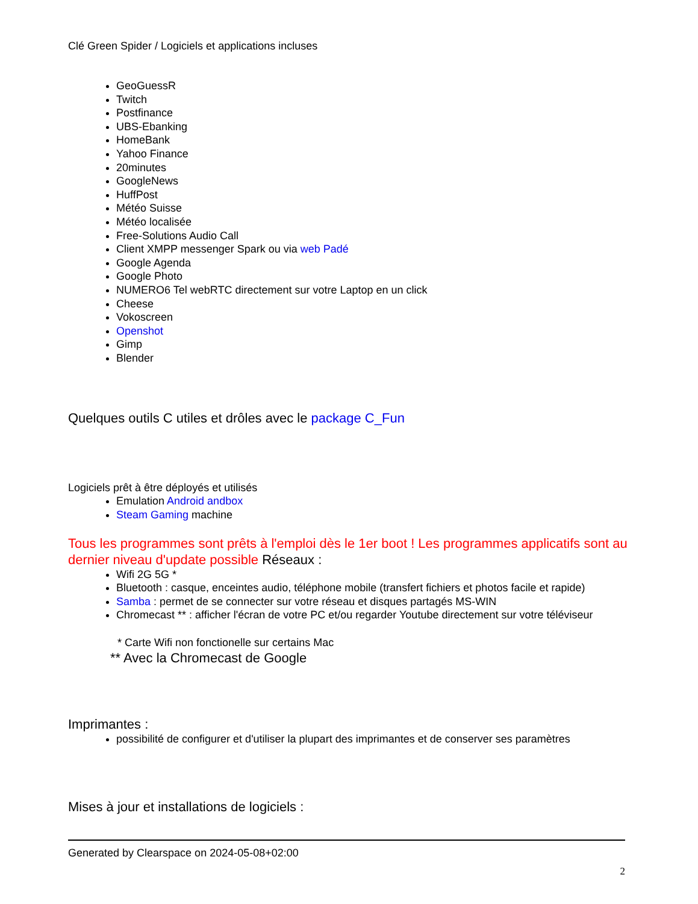Clé Green Spider / Logiciels et applications incluses
GeoGuessR
Twitch
Postfinance
UBS-Ebanking
HomeBank
Yahoo Finance
20minutes
GoogleNews
HuffPost
Météo Suisse
Météo localisée
Free-Solutions Audio Call
Client XMPP messenger Spark ou via web Padé
Google Agenda
Google Photo
NUMERO6 Tel webRTC directement sur votre Laptop en un click
Cheese
Vokoscreen
Openshot
Gimp
Blender
Quelques outils C utiles et drôles avec le package C_Fun
Logiciels prêt à être déployés et utilisés
Emulation Android andbox
Steam Gaming machine
Tous les programmes sont prêts à l'emploi dès le 1er boot ! Les programmes applicatifs sont au dernier niveau d'update possible Réseaux :
Wifi 2G 5G *
Bluetooth : casque, enceintes audio, téléphone mobile (transfert fichiers et photos facile et rapide)
Samba : permet de se connecter sur votre réseau et disques partagés MS-WIN
Chromecast ** : afficher l'écran de votre PC et/ou regarder Youtube directement sur votre téléviseur
* Carte Wifi non fonctionelle sur certains Mac
** Avec la Chromecast de Google
Imprimantes :
possibilité de configurer et d'utiliser la plupart des imprimantes et de conserver ses paramètres
Mises à jour et installations de logiciels :
Generated by Clearspace on 2024-05-08+02:00
2